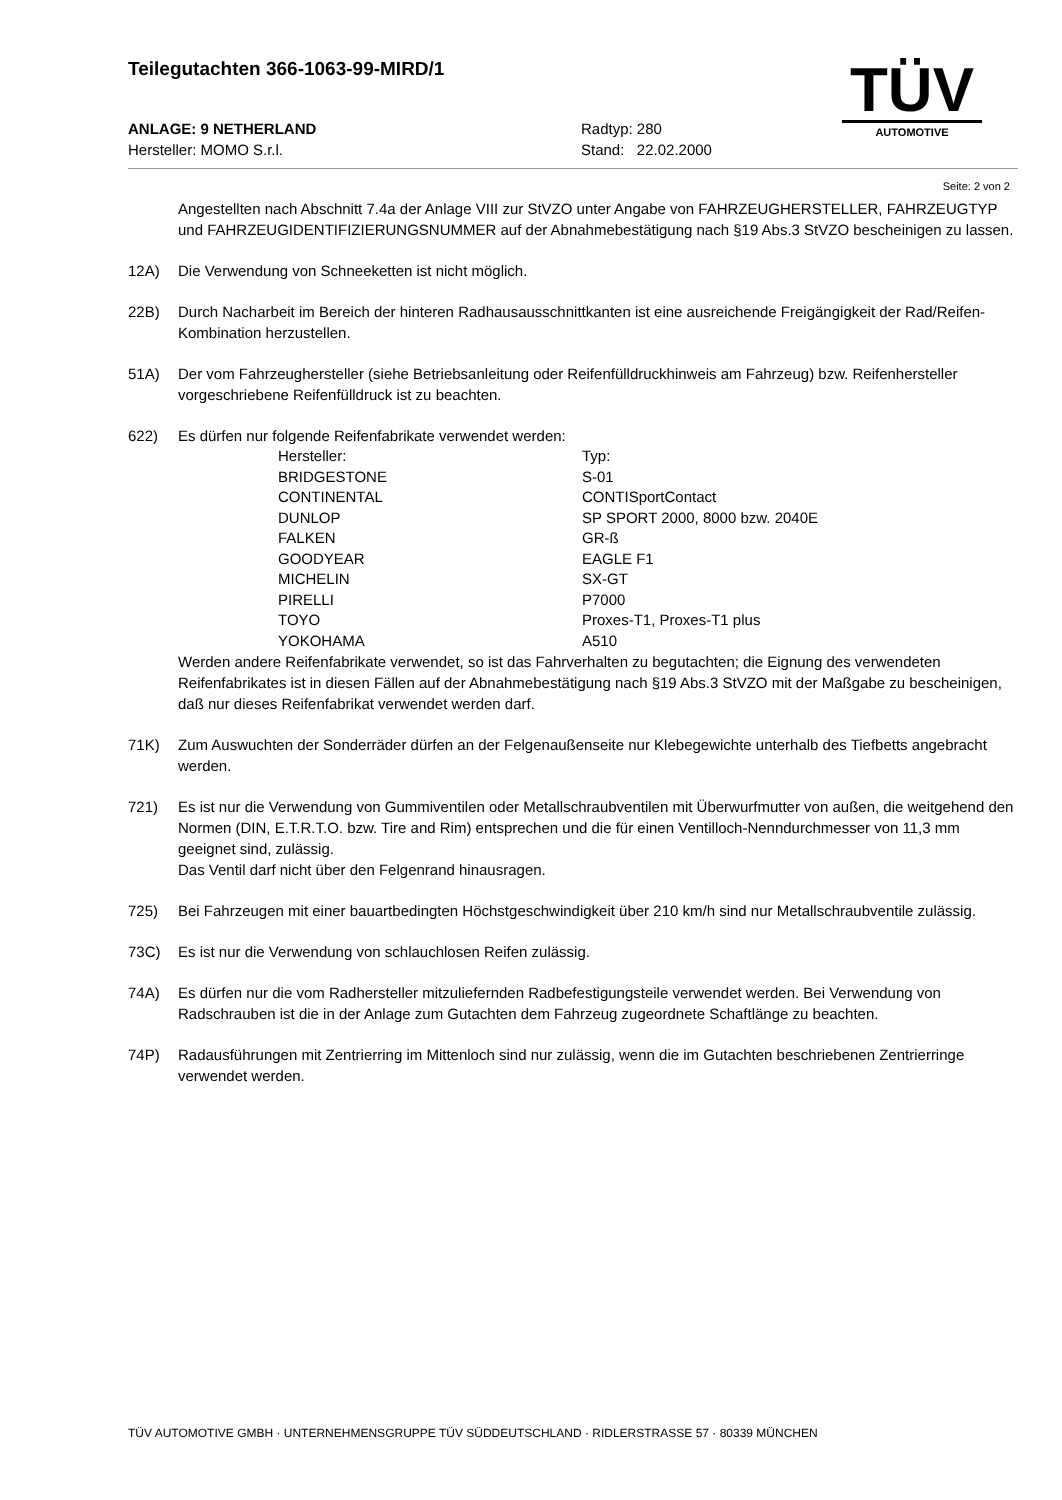Teilegutachten 366-1063-99-MIRD/1
ANLAGE: 9 NETHERLAND Radtyp: 280
Hersteller: MOMO S.r.l. Stand: 22.02.2000
TÜV
AUTOMOTIVE
Seite: 2 von 2
Angestellten nach Abschnitt 7.4a der Anlage VIII zur StVZO unter Angabe von FAHRZEUGHERSTELLER, FAHRZEUGTYP und FAHRZEUGIDENTIFIZIERUNGSNUMMER auf der Abnahmebestätigung nach §19 Abs.3 StVZO bescheinigen zu lassen.
12A) Die Verwendung von Schneeketten ist nicht möglich.
22B) Durch Nacharbeit im Bereich der hinteren Radhausausschnittkanten ist eine ausreichende Freigängigkeit der Rad/Reifen-Kombination herzustellen.
51A) Der vom Fahrzeughersteller (siehe Betriebsanleitung oder Reifenfülldruckhinweis am Fahrzeug) bzw. Reifenhersteller vorgeschriebene Reifenfülldruck ist zu beachten.
622) Es dürfen nur folgende Reifenfabrikate verwendet werden:
| Hersteller: | Typ: |
| --- | --- |
| BRIDGESTONE | S-01 |
| CONTINENTAL | CONTISportContact |
| DUNLOP | SP SPORT 2000, 8000 bzw. 2040E |
| FALKEN | GR-ß |
| GOODYEAR | EAGLE F1 |
| MICHELIN | SX-GT |
| PIRELLI | P7000 |
| TOYO | Proxes-T1, Proxes-T1 plus |
| YOKOHAMA | A510 |
Werden andere Reifenfabrikate verwendet, so ist das Fahrverhalten zu begutachten; die Eignung des verwendeten Reifenfabrikates ist in diesen Fällen auf der Abnahmebestätigung nach §19 Abs.3 StVZO mit der Maßgabe zu bescheinigen, daß nur dieses Reifenfabrikat verwendet werden darf.
71K) Zum Auswuchten der Sonderräder dürfen an der Felgenaußenseite nur Klebegewichte unterhalb des Tiefbetts angebracht werden.
721) Es ist nur die Verwendung von Gummiventilen oder Metallschraubventilen mit Überwurfmutter von außen, die weitgehend den Normen (DIN, E.T.R.T.O. bzw. Tire and Rim) entsprechen und die für einen Ventilloch-Nenndurchmesser von 11,3 mm geeignet sind, zulässig.
Das Ventil darf nicht über den Felgenrand hinausragen.
725) Bei Fahrzeugen mit einer bauartbedingten Höchstgeschwindigkeit über 210 km/h sind nur Metallschraubventile zulässig.
73C) Es ist nur die Verwendung von schlauchlosen Reifen zulässig.
74A) Es dürfen nur die vom Radhersteller mitzuliefernden Radbefestigungsteile verwendet werden. Bei Verwendung von Radschrauben ist die in der Anlage zum Gutachten dem Fahrzeug zugeordnete Schaftlänge zu beachten.
74P) Radausführungen mit Zentrierring im Mittenloch sind nur zulässig, wenn die im Gutachten beschriebenen Zentrierringe verwendet werden.
TÜV AUTOMOTIVE GMBH · UNTERNEHMENSGRUPPE TÜV SÜDDEUTSCHLAND · RIDLERSTRASSE 57 · 80339 MÜNCHEN